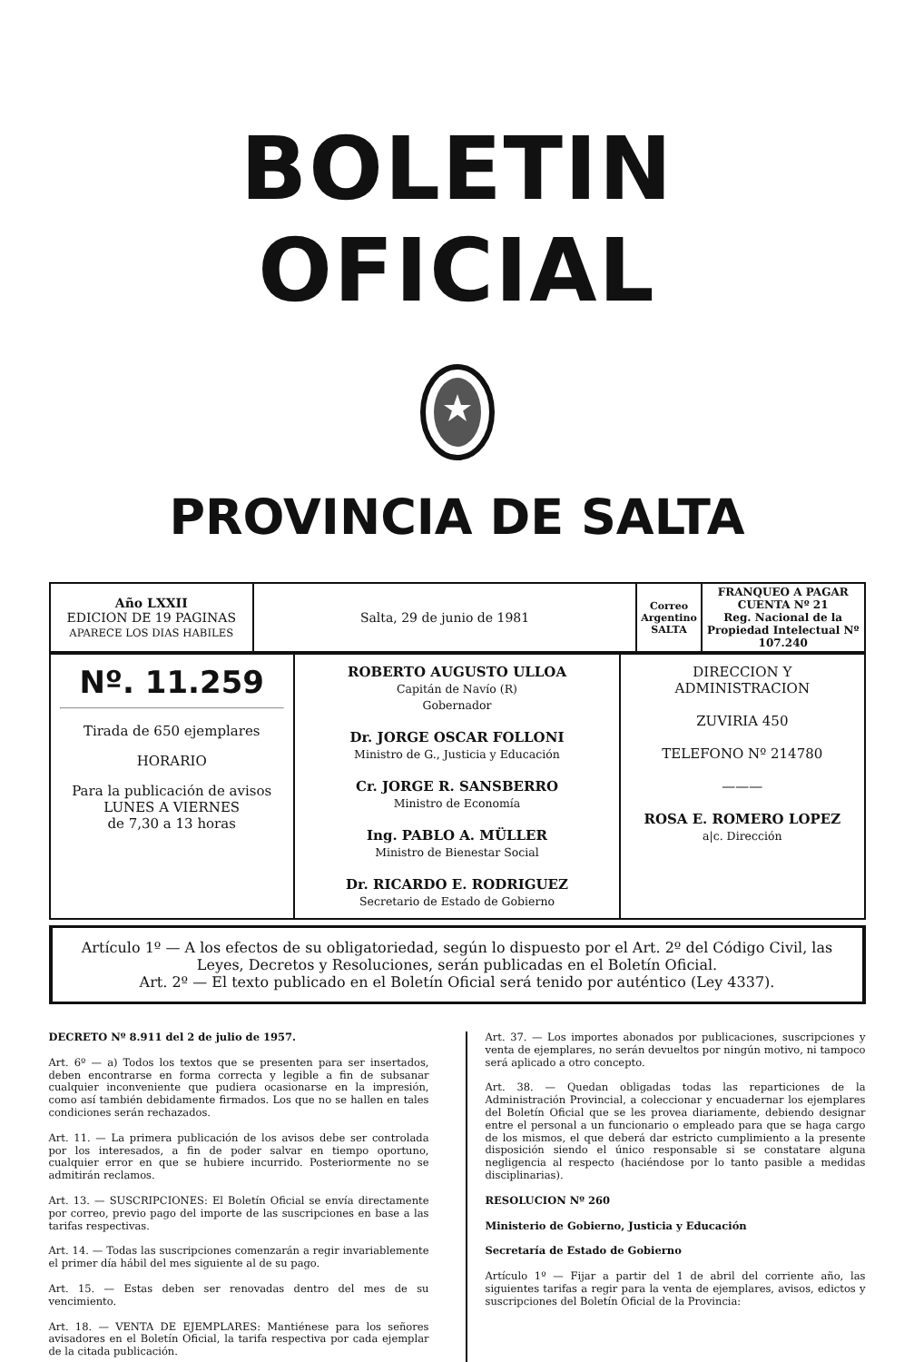BOLETIN OFICIAL
PROVINCIA DE SALTA
| Año LXXII EDICION DE 19 PAGINAS APARECE LOS DIAS HABILES | Salta, 29 de junio de 1981 | Correo Argentino SALTA | FRANQUEO A PAGAR CUENTA Nº 21 Reg. Nacional de la Propiedad Intelectual Nº 107.240 |
| Nº. 11.259 Tirada de 650 ejemplares HORARIO Para la publicación de avisos LUNES A VIERNES de 7,30 a 13 horas | ROBERTO AUGUSTO ULLOA Capitán de Navío (R) Gobernador Dr. JORGE OSCAR FOLLONI Ministro de G., Justicia y Educación Cr. JORGE R. SANSBERRO Ministro de Economía Ing. PABLO A. MÜLLER Ministro de Bienestar Social Dr. RICARDO E. RODRIGUEZ Secretario de Estado de Gobierno | DIRECCION Y ADMINISTRACION ZUVIRIA 450 TELEFONO Nº 214780 ——— ROSA E. ROMERO LOPEZ a/c. Dirección |
Artículo 1º — A los efectos de su obligatoriedad, según lo dispuesto por el Art. 2º del Código Civil, las Leyes, Decretos y Resoluciones, serán publicadas en el Boletín Oficial.
Art. 2º — El texto publicado en el Boletín Oficial será tenido por auténtico (Ley 4337).
DECRETO Nº 8.911 del 2 de julio de 1957.
Art. 6º — a) Todos los textos que se presenten para ser insertados, deben encontrarse en forma correcta y legible a fin de subsanar cualquier inconveniente que pudiera ocasionarse en la impresión, como así también debidamente firmados. Los que no se hallen en tales condiciones serán rechazados.
Art. 11. — La primera publicación de los avisos debe ser controlada por los interesados, a fin de poder salvar en tiempo oportuno, cualquier error en que se hubiere incurrido. Posteriormente no se admitirán reclamos.
Art. 13. — SUSCRIPCIONES: El Boletín Oficial se envía directamente por correo, previo pago del importe de las suscripciones en base a las tarifas respectivas.
Art. 14. — Todas las suscripciones comenzarán a regir invariablemente el primer día hábil del mes siguiente al de su pago.
Art. 15. — Estas deben ser renovadas dentro del mes de su vencimiento.
Art. 18. — VENTA DE EJEMPLARES: Mantiénese para los señores avisadores en el Boletín Oficial, la tarifa respectiva por cada ejemplar de la citada publicación.
Art. 37. — Los importes abonados por publicaciones, suscripciones y venta de ejemplares, no serán devueltos por ningún motivo, ni tampoco será aplicado a otro concepto.
Art. 38. — Quedan obligadas todas las reparticiones de la Administración Provincial, a coleccionar y encuadernar los ejemplares del Boletín Oficial que se les provea diariamente, debiendo designar entre el personal a un funcionario o empleado para que se haga cargo de los mismos, el que deberá dar estricto cumplimiento a la presente disposición siendo el único responsable si se constatare alguna negligencia al respecto (haciéndose por lo tanto pasible a medidas disciplinarias).
RESOLUCION Nº 260
Ministerio de Gobierno, Justicia y Educación
Secretaría de Estado de Gobierno
Artículo 1º — Fijar a partir del 1 de abril del corriente año, las siguientes tarifas a regir para la venta de ejemplares, avisos, edictos y suscripciones del Boletín Oficial de la Provincia: